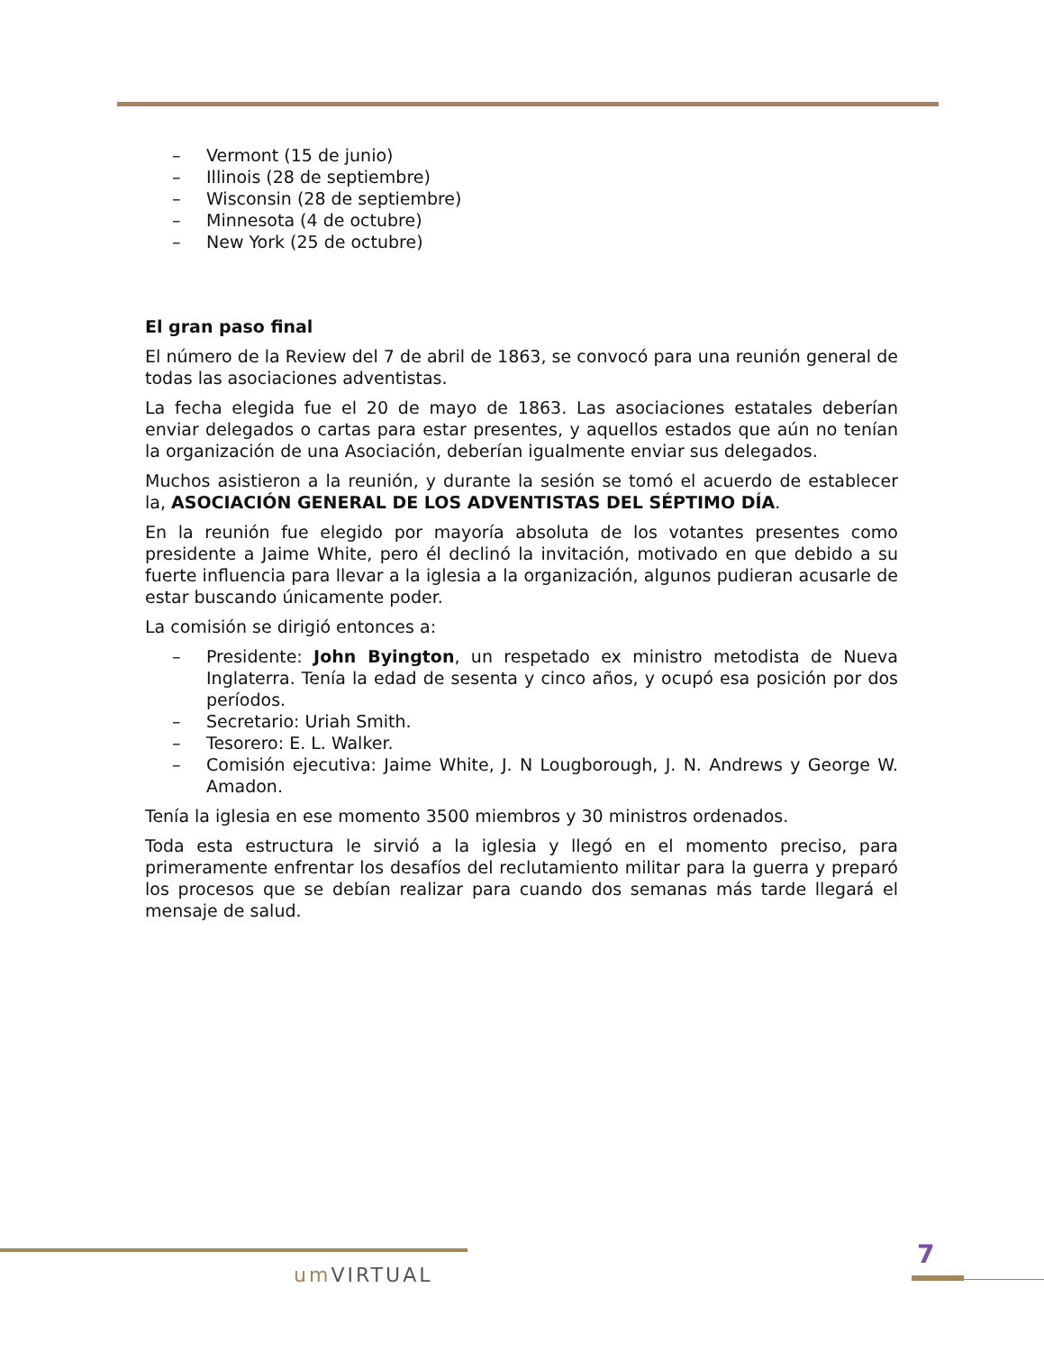– Vermont (15 de junio)
– Illinois (28 de septiembre)
– Wisconsin (28 de septiembre)
– Minnesota (4 de octubre)
– New York (25 de octubre)
El gran paso final
El número de la Review del 7 de abril de 1863, se convocó para una reunión general de todas las asociaciones adventistas.
La fecha elegida fue el 20 de mayo de 1863. Las asociaciones estatales deberían enviar delegados o cartas para estar presentes, y aquellos estados que aún no tenían la organización de una Asociación, deberían igualmente enviar sus delegados.
Muchos asistieron a la reunión, y durante la sesión se tomó el acuerdo de establecer la, ASOCIACIÓN GENERAL DE LOS ADVENTISTAS DEL SÉPTIMO DÍA.
En la reunión fue elegido por mayoría absoluta de los votantes presentes como presidente a Jaime White, pero él declinó la invitación, motivado en que debido a su fuerte influencia para llevar a la iglesia a la organización, algunos pudieran acusarle de estar buscando únicamente poder.
La comisión se dirigió entonces a:
– Presidente: John Byington, un respetado ex ministro metodista de Nueva Inglaterra. Tenía la edad de sesenta y cinco años, y ocupó esa posición por dos períodos.
– Secretario: Uriah Smith.
– Tesorero: E. L. Walker.
– Comisión ejecutiva: Jaime White, J. N Lougborough, J. N. Andrews y George W. Amadon.
Tenía la iglesia en ese momento 3500 miembros y 30 ministros ordenados.
Toda esta estructura le sirvió a la iglesia y llegó en el momento preciso, para primeramente enfrentar los desafíos del reclutamiento militar para la guerra y preparó los procesos que se debían realizar para cuando dos semanas más tarde llegará el mensaje de salud.
um VIRTUAL
7